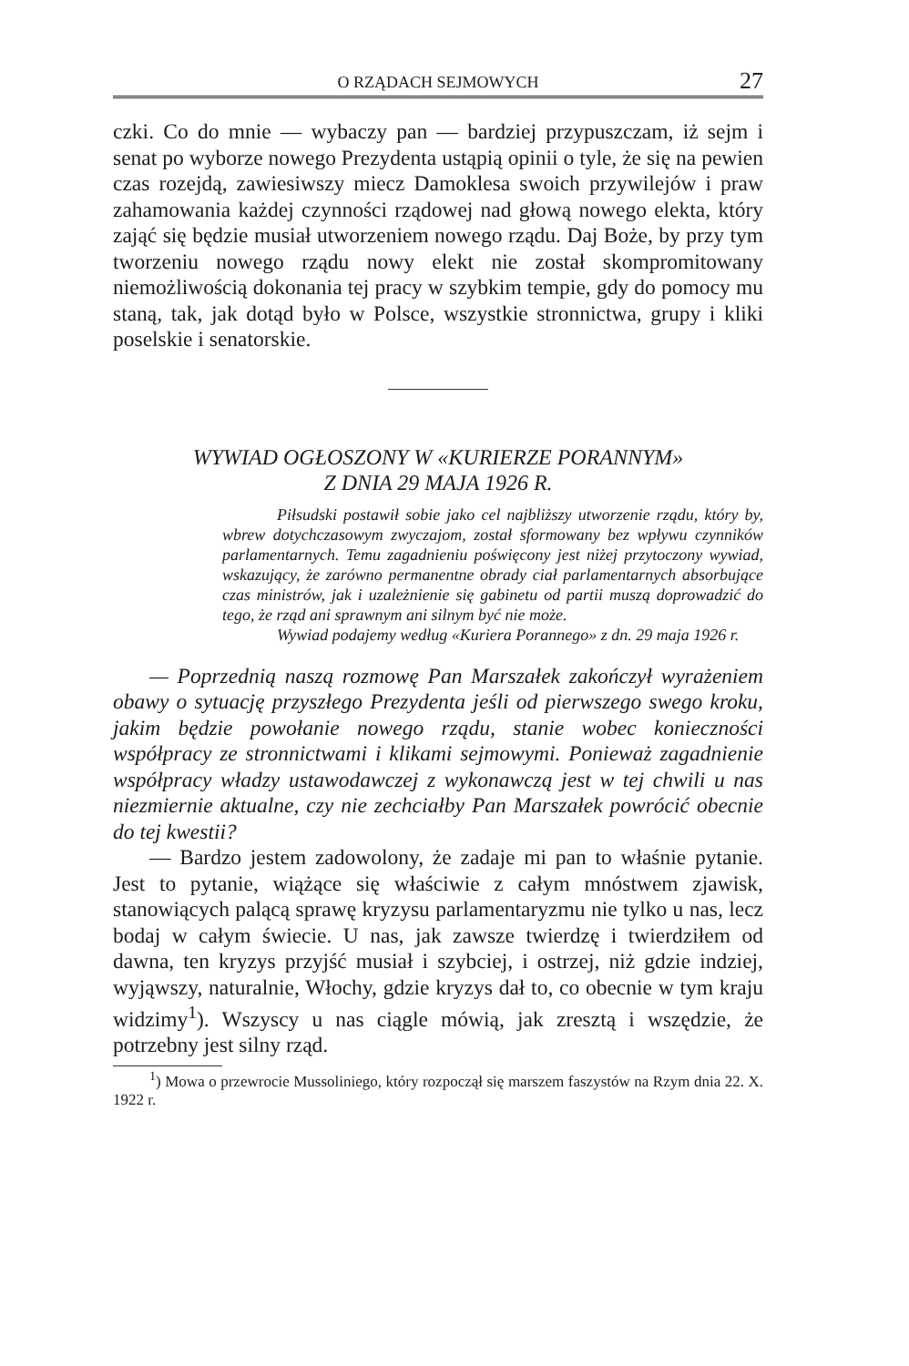O RZĄDACH SEJMOWYCH 27
czki. Co do mnie — wybaczy pan — bardziej przypuszczam, iż sejm i senat po wyborze nowego Prezydenta ustąpią opinii o tyle, że się na pewien czas rozejdą, zawiesiwszy miecz Damoklesa swoich przywilejów i praw zahamowania każdej czynności rządowej nad głową nowego elekta, który zająć się będzie musiał utworzeniem nowego rządu. Daj Boże, by przy tym tworzeniu nowego rządu nowy elekt nie został skompromitowany niemożliwością dokonania tej pracy w szybkim tempie, gdy do pomocy mu staną, tak, jak dotąd było w Polsce, wszystkie stronnictwa, grupy i kliki poselskie i senatorskie.
WYWIAD OGŁOSZONY W «KURIERZE PORANNYM»
Z DNIA 29 MAJA 1926 R.
Piłsudski postawił sobie jako cel najbliższy utworzenie rządu, który by, wbrew dotychczasowym zwyczajom, został sformowany bez wpływu czynników parlamentarnych. Temu zagadnieniu poświęcony jest niżej przytoczony wywiad, wskazujący, że zarówno permanentne obrady ciał parlamentarnych absorbujące czas ministrów, jak i uzależnienie się gabinetu od partii muszą doprowadzić do tego, że rząd ani sprawnym ani silnym być nie może.
Wywiad podajemy według «Kuriera Porannego» z dn. 29 maja 1926 r.
— Poprzednią naszą rozmowę Pan Marszałek zakończył wyrażeniem obawy o sytuację przyszłego Prezydenta jeśli od pierwszego swego kroku, jakim będzie powołanie nowego rządu, stanie wobec konieczności współpracy ze stronnictwami i klikami sejmowymi. Ponieważ zagadnienie współpracy władzy ustawodawczej z wykonawczą jest w tej chwili u nas niezmiernie aktualne, czy nie zechciałby Pan Marszałek powrócić obecnie do tej kwestii?
— Bardzo jestem zadowolony, że zadaje mi pan to właśnie pytanie. Jest to pytanie, wiążące się właściwie z całym mnóstwem zjawisk, stanowiących palącą sprawę kryzysu parlamentaryzmu nie tylko u nas, lecz bodaj w całym świecie. U nas, jak zawsze twierdzę i twierdziłem od dawna, ten kryzys przyjść musiał i szybciej, i ostrzej, niż gdzie indziej, wyjąwszy, naturalnie, Włochy, gdzie kryzys dał to, co obecnie w tym kraju widzimy<sup>1</sup>). Wszyscy u nas ciągle mówią, jak zresztą i wszędzie, że potrzebny jest silny rząd.
<sup>1</sup>) Mowa o przewrocie Mussoliniego, który rozpoczął się marszem faszystów na Rzym dnia 22. X. 1922 r.